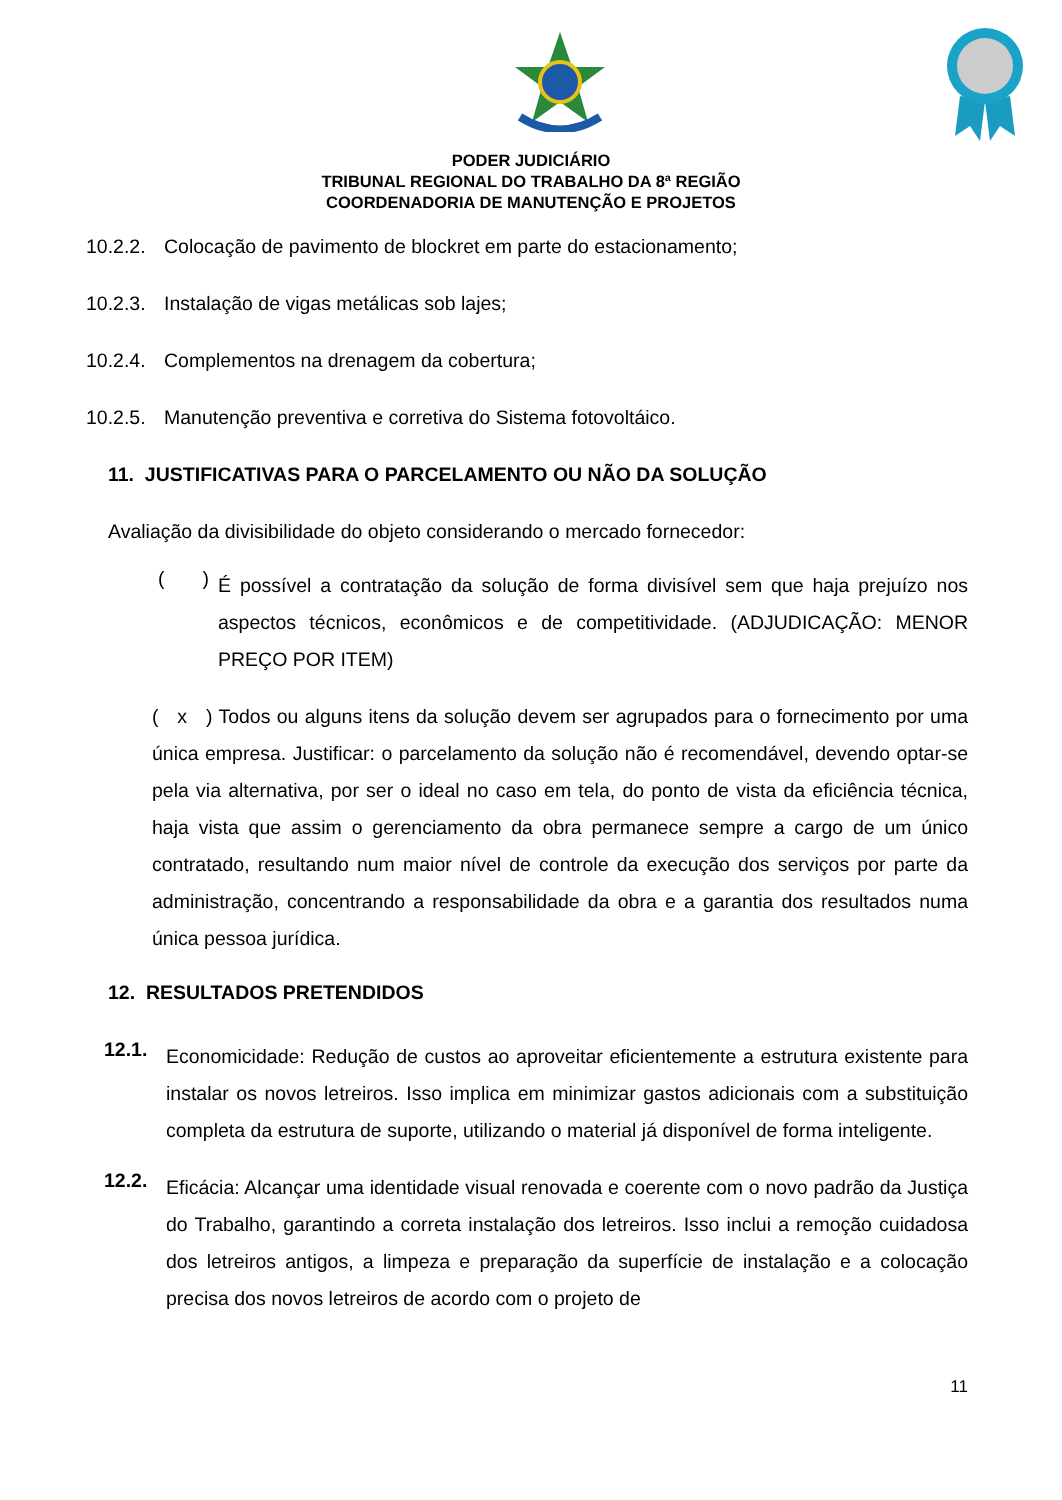PODER JUDICIÁRIO
TRIBUNAL REGIONAL DO TRABALHO DA 8ª REGIÃO
COORDENADORIA DE MANUTENÇÃO E PROJETOS
10.2.2. Colocação de pavimento de blockret em parte do estacionamento;
10.2.3. Instalação de vigas metálicas sob lajes;
10.2.4. Complementos na drenagem da cobertura;
10.2.5. Manutenção preventiva e corretiva do Sistema fotovoltáico.
11. JUSTIFICATIVAS PARA O PARCELAMENTO OU NÃO DA SOLUÇÃO
Avaliação da divisibilidade do objeto considerando o mercado fornecedor:
( )
É possível a contratação da solução de forma divisível sem que haja prejuízo nos aspectos técnicos, econômicos e de competitividade. (ADJUDICAÇÃO: MENOR PREÇO POR ITEM)
( x ) Todos ou alguns itens da solução devem ser agrupados para o fornecimento por uma única empresa. Justificar: o parcelamento da solução não é recomendável, devendo optar-se pela via alternativa, por ser o ideal no caso em tela, do ponto de vista da eficiência técnica, haja vista que assim o gerenciamento da obra permanece sempre a cargo de um único contratado, resultando num maior nível de controle da execução dos serviços por parte da administração, concentrando a responsabilidade da obra e a garantia dos resultados numa única pessoa jurídica.
12. RESULTADOS PRETENDIDOS
12.1.
Economicidade: Redução de custos ao aproveitar eficientemente a estrutura existente para instalar os novos letreiros. Isso implica em minimizar gastos adicionais com a substituição completa da estrutura de suporte, utilizando o material já disponível de forma inteligente.
12.2.
Eficácia: Alcançar uma identidade visual renovada e coerente com o novo padrão da Justiça do Trabalho, garantindo a correta instalação dos letreiros. Isso inclui a remoção cuidadosa dos letreiros antigos, a limpeza e preparação da superfície de instalação e a colocação precisa dos novos letreiros de acordo com o projeto de
11